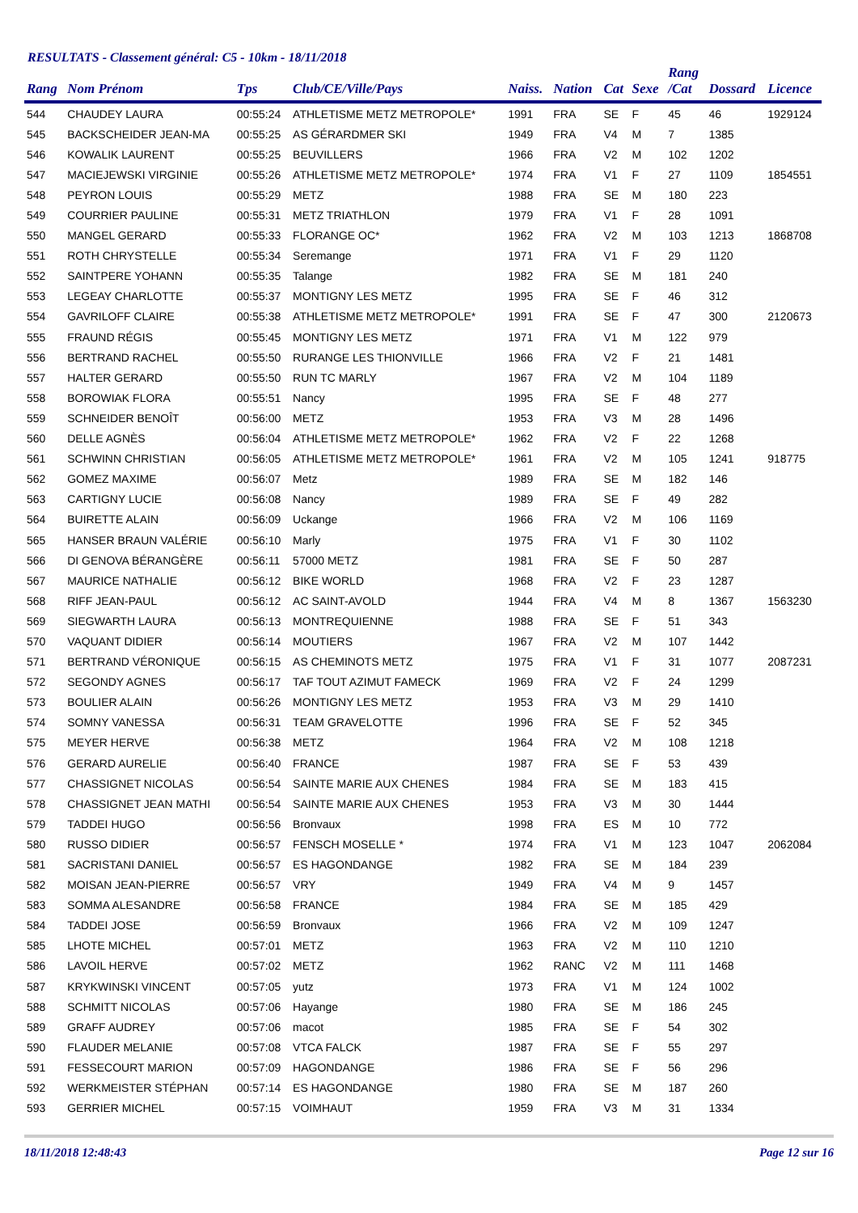RESULTATS - Classement général: C5 - 10km - 18/11/2018
| Rang | Nom Prénom | Tps | Club/CE/Ville/Pays | Naiss. | Nation | Cat | Sexe | Rang /Cat | Dossard | Licence |
| --- | --- | --- | --- | --- | --- | --- | --- | --- | --- | --- |
| 544 | CHAUDEY LAURA | 00:55:24 | ATHLETISME METZ METROPOLE* | 1991 | FRA | SE | F | 45 | 46 | 1929124 |
| 545 | BACKSCHEIDER JEAN-MA | 00:55:25 | AS GÉRARDMER SKI | 1949 | FRA | V4 | M | 7 | 1385 | |
| 546 | KOWALIK LAURENT | 00:55:25 | BEUVILLERS | 1966 | FRA | V2 | M | 102 | 1202 | |
| 547 | MACIEJEWSKI VIRGINIE | 00:55:26 | ATHLETISME METZ METROPOLE* | 1974 | FRA | V1 | F | 27 | 1109 | 1854551 |
| 548 | PEYRON LOUIS | 00:55:29 | METZ | 1988 | FRA | SE | M | 180 | 223 | |
| 549 | COURRIER PAULINE | 00:55:31 | METZ TRIATHLON | 1979 | FRA | V1 | F | 28 | 1091 | |
| 550 | MANGEL GERARD | 00:55:33 | FLORANGE OC* | 1962 | FRA | V2 | M | 103 | 1213 | 1868708 |
| 551 | ROTH CHRYSTELLE | 00:55:34 | Seremange | 1971 | FRA | V1 | F | 29 | 1120 | |
| 552 | SAINTPERE YOHANN | 00:55:35 | Talange | 1982 | FRA | SE | M | 181 | 240 | |
| 553 | LEGEAY CHARLOTTE | 00:55:37 | MONTIGNY LES METZ | 1995 | FRA | SE | F | 46 | 312 | |
| 554 | GAVRILOFF CLAIRE | 00:55:38 | ATHLETISME METZ METROPOLE* | 1991 | FRA | SE | F | 47 | 300 | 2120673 |
| 555 | FRAUND RÉGIS | 00:55:45 | MONTIGNY LES METZ | 1971 | FRA | V1 | M | 122 | 979 | |
| 556 | BERTRAND RACHEL | 00:55:50 | RURANGE LES THIONVILLE | 1966 | FRA | V2 | F | 21 | 1481 | |
| 557 | HALTER GERARD | 00:55:50 | RUN TC MARLY | 1967 | FRA | V2 | M | 104 | 1189 | |
| 558 | BOROWIAK FLORA | 00:55:51 | Nancy | 1995 | FRA | SE | F | 48 | 277 | |
| 559 | SCHNEIDER BENOÎT | 00:56:00 | METZ | 1953 | FRA | V3 | M | 28 | 1496 | |
| 560 | DELLE AGNÈS | 00:56:04 | ATHLETISME METZ METROPOLE* | 1962 | FRA | V2 | F | 22 | 1268 | |
| 561 | SCHWINN CHRISTIAN | 00:56:05 | ATHLETISME METZ METROPOLE* | 1961 | FRA | V2 | M | 105 | 1241 | 918775 |
| 562 | GOMEZ MAXIME | 00:56:07 | Metz | 1989 | FRA | SE | M | 182 | 146 | |
| 563 | CARTIGNY LUCIE | 00:56:08 | Nancy | 1989 | FRA | SE | F | 49 | 282 | |
| 564 | BUIRETTE ALAIN | 00:56:09 | Uckange | 1966 | FRA | V2 | M | 106 | 1169 | |
| 565 | HANSER BRAUN VALÉRIE | 00:56:10 | Marly | 1975 | FRA | V1 | F | 30 | 1102 | |
| 566 | DI GENOVA BÉRANGÈRE | 00:56:11 | 57000 METZ | 1981 | FRA | SE | F | 50 | 287 | |
| 567 | MAURICE NATHALIE | 00:56:12 | BIKE WORLD | 1968 | FRA | V2 | F | 23 | 1287 | |
| 568 | RIFF JEAN-PAUL | 00:56:12 | AC SAINT-AVOLD | 1944 | FRA | V4 | M | 8 | 1367 | 1563230 |
| 569 | SIEGWARTH LAURA | 00:56:13 | MONTREQUIENNE | 1988 | FRA | SE | F | 51 | 343 | |
| 570 | VAQUANT DIDIER | 00:56:14 | MOUTIERS | 1967 | FRA | V2 | M | 107 | 1442 | |
| 571 | BERTRAND VÉRONIQUE | 00:56:15 | AS CHEMINOTS METZ | 1975 | FRA | V1 | F | 31 | 1077 | 2087231 |
| 572 | SEGONDY AGNES | 00:56:17 | TAF TOUT AZIMUT FAMECK | 1969 | FRA | V2 | F | 24 | 1299 | |
| 573 | BOULIER ALAIN | 00:56:26 | MONTIGNY LES METZ | 1953 | FRA | V3 | M | 29 | 1410 | |
| 574 | SOMNY VANESSA | 00:56:31 | TEAM GRAVELOTTE | 1996 | FRA | SE | F | 52 | 345 | |
| 575 | MEYER HERVE | 00:56:38 | METZ | 1964 | FRA | V2 | M | 108 | 1218 | |
| 576 | GERARD AURELIE | 00:56:40 | FRANCE | 1987 | FRA | SE | F | 53 | 439 | |
| 577 | CHASSIGNET NICOLAS | 00:56:54 | SAINTE MARIE AUX CHENES | 1984 | FRA | SE | M | 183 | 415 | |
| 578 | CHASSIGNET JEAN MATHI | 00:56:54 | SAINTE MARIE AUX CHENES | 1953 | FRA | V3 | M | 30 | 1444 | |
| 579 | TADDEI HUGO | 00:56:56 | Bronvaux | 1998 | FRA | ES | M | 10 | 772 | |
| 580 | RUSSO DIDIER | 00:56:57 | FENSCH MOSELLE * | 1974 | FRA | V1 | M | 123 | 1047 | 2062084 |
| 581 | SACRISTANI DANIEL | 00:56:57 | ES HAGONDANGE | 1982 | FRA | SE | M | 184 | 239 | |
| 582 | MOISAN JEAN-PIERRE | 00:56:57 | VRY | 1949 | FRA | V4 | M | 9 | 1457 | |
| 583 | SOMMA ALESANDRE | 00:56:58 | FRANCE | 1984 | FRA | SE | M | 185 | 429 | |
| 584 | TADDEI JOSE | 00:56:59 | Bronvaux | 1966 | FRA | V2 | M | 109 | 1247 | |
| 585 | LHOTE MICHEL | 00:57:01 | METZ | 1963 | FRA | V2 | M | 110 | 1210 | |
| 586 | LAVOIL HERVE | 00:57:02 | METZ | 1962 | RANC | V2 | M | 111 | 1468 | |
| 587 | KRYKWINSKI VINCENT | 00:57:05 | yutz | 1973 | FRA | V1 | M | 124 | 1002 | |
| 588 | SCHMITT NICOLAS | 00:57:06 | Hayange | 1980 | FRA | SE | M | 186 | 245 | |
| 589 | GRAFF AUDREY | 00:57:06 | macot | 1985 | FRA | SE | F | 54 | 302 | |
| 590 | FLAUDER MELANIE | 00:57:08 | VTCA FALCK | 1987 | FRA | SE | F | 55 | 297 | |
| 591 | FESSECOURT MARION | 00:57:09 | HAGONDANGE | 1986 | FRA | SE | F | 56 | 296 | |
| 592 | WERKMEISTER STÉPHAN | 00:57:14 | ES HAGONDANGE | 1980 | FRA | SE | M | 187 | 260 | |
| 593 | GERRIER MICHEL | 00:57:15 | VOIMHAUT | 1959 | FRA | V3 | M | 31 | 1334 | |
18/11/2018 12:48:43 Page 12 sur 16